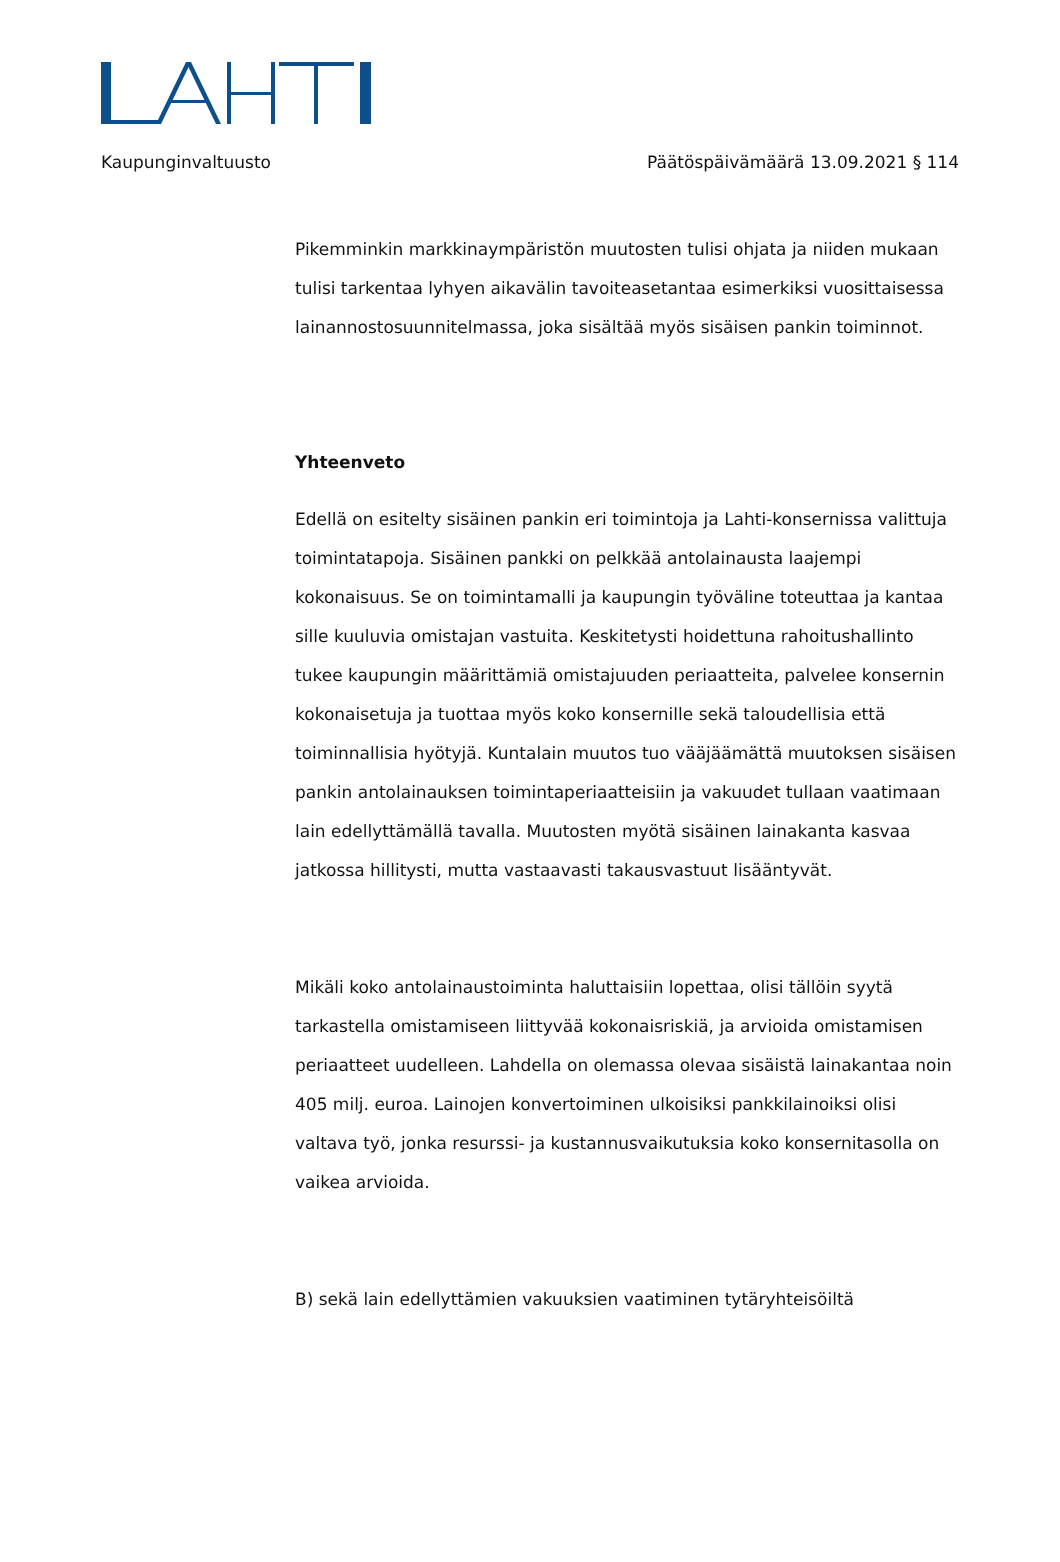Kaupunginvaltuusto Päätöspäivämäärä 13.09.2021 § 114
Pikemminkin markkinaympäristön muutosten tulisi ohjata ja niiden mukaan tulisi tarkentaa lyhyen aikavälin tavoiteasetantaa esimerkiksi vuosittaisessa lainannostosuunnitelmassa, joka sisältää myös sisäisen pankin toiminnot.
Yhteenveto
Edellä on esitelty sisäinen pankin eri toimintoja ja Lahti-konsernissa valittuja toimintatapoja. Sisäinen pankki on pelkkää antolainausta laajempi kokonaisuus. Se on toimintamalli ja kaupungin työväline toteuttaa ja kantaa sille kuuluvia omistajan vastuita. Keskitetysti hoidettuna rahoitushallinto tukee kaupungin määrittämiä omistajuuden periaatteita, palvelee konsernin kokonaisetuja ja tuottaa myös koko konsernille sekä taloudellisia että toiminnallisia hyötyjä. Kuntalain muutos tuo vääjäämättä muutoksen sisäisen pankin antolainauksen toimintaperiaatteisiin ja vakuudet tullaan vaatimaan lain edellyttämällä tavalla. Muutosten myötä sisäinen lainakanta kasvaa jatkossa hillitysti, mutta vastaavasti takausvastuut lisääntyvät.
Mikäli koko antolainaustoiminta haluttaisiin lopettaa, olisi tällöin syytä tarkastella omistamiseen liittyvää kokonaisriskiä, ja arvioida omistamisen periaatteet uudelleen. Lahdella on olemassa olevaa sisäistä lainakantaa noin 405 milj. euroa. Lainojen konvertoiminen ulkoisiksi pankkilainoiksi olisi valtava työ, jonka resurssi- ja kustannusvaikutuksia koko konsernitasolla on vaikea arvioida.
B) sekä lain edellyttämien vakuuksien vaatiminen tytäryhteisöiltä